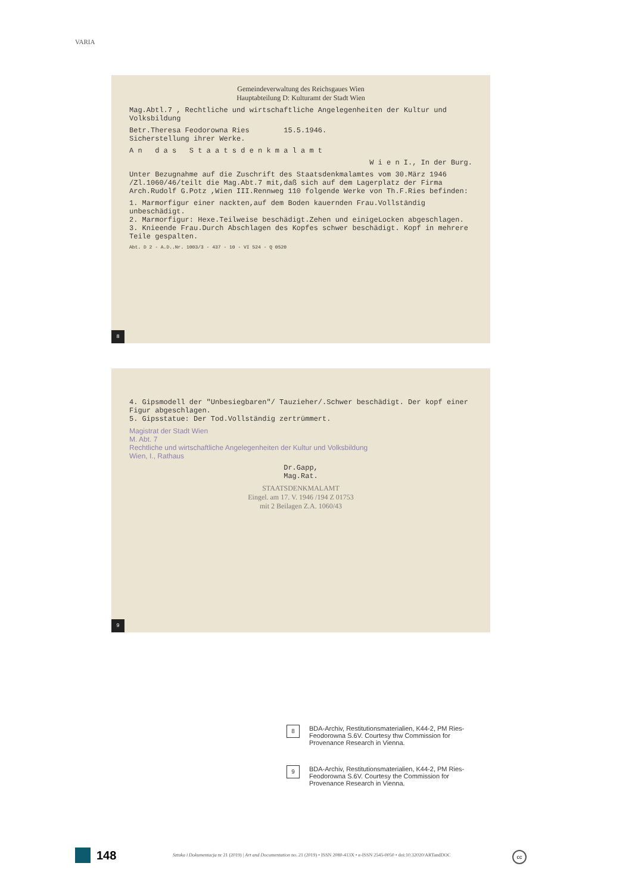VARIA
Gemeindeverwaltung des Reichsgaues Wien
Hauptabteilung D: Kulturamt der Stadt Wien
Mag.Abtl.7 , Rechtliche und wirtschaftliche Angelegenheiten der Kultur und Volksbildung
Betr.Theresa Feodorowna Ries 15.5.1946.
Sicherstellung ihrer Werke.
A n d a s S t a a t s d e n k m a l a m t
W i e n I., In der Burg.
Unter Bezugnahme auf die Zuschrift des Staatsdenkmalamtes vom 30.März 1946 /Zl.1060/46/teilt die Mag.Abt.7 mit,daß sich auf dem Lagerplatz der Firma Arch.Rudolf G.Potz ,Wien III.Rennweg 110 folgende Werke von Th.F.Ries befinden:
1. Marmorfigur einer nackten,auf dem Boden kauernden Frau.Vollständig unbeschädigt.
2. Marmorfigur: Hexe.Teilweise beschädigt.Zehen und einigeLocken abgeschlagen.
3. Knieende Frau.Durch Abschlagen des Kopfes schwer beschädigt. Kopf in mehrere Teile gespalten.
Abt. D 2 - A.D..Nr. 1003/3 - 437 - 10 - VI 524 - Q 0520
8
4. Gipsmodell der "Unbesiegbaren"/ Tauzieher/.Schwer beschädigt. Der kopf einer Figur abgeschlagen.
5. Gipsstatue: Der Tod.Vollständig zertrümmert.
Magistrat der Stadt Wien
M. Abt. 7
Rechtliche und wirtschaftliche Angelegenheiten der Kultur und Volksbildung
Wien, I., Rathaus
Dr.Gapp,
Mag.Rat.
STAATSDENKMALAMT
Eingel. am 17. V. 1946 /194 Z 01753
mit 2 Beilagen Z.A. 1060/43
9
8
BDA-Archiv, Restitutionsmaterialien, K44-2, PM Ries-Feodorowna S.6V. Courtesy thw Commission for Provenance Research in Vienna.
9
BDA-Archiv, Restitutionsmaterialien, K44-2, PM Ries-Feodorowna S.6V. Courtesy the Commission for Provenance Research in Vienna.
148
Sztuka i Dokumentacja nr 21 (2019) | Art and Documentation no. 21 (2019) • ISSN 2080-413X • e-ISSN 2545-0050 • doi:10.32020/ARTandDOC
cc